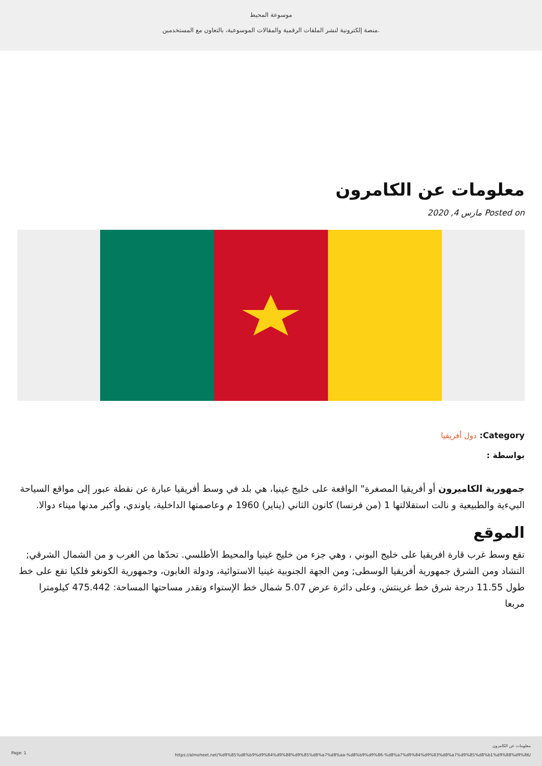موسوعة المحيط
منصة إلكترونية لنشر الملفات الرقمية والمقالات الموسوعية، بالتعاون مع المستخدمين.
معلومات عن الكامرون
Posted on مارس 4, 2020
Category: دول أفريقيا
بواسطة :
جمهورية الكاميرون أو أفريقيا المصغرة" الواقعة على خليج غينيا، هي بلد في وسط أفريقيا عبارة عن نقطة عبور إلى مواقع السياحة البيءية والطبيعية و نالت استقلالتها 1 (من فرنسا) كانون الثاني (يناير) 1960 م وعاصمتها الداخلية، ياوندي، وأكبر مدنها ميناء دوالا.
الموقع
تقع وسط غرب قارة افريقيا على خليج البوني ، وهي جزء من خليج غينيا والمحيط الأطلسي. تحدّها من الغرب و من الشمال الشرقي; التشاد ومن الشرق جمهورية أفريقيا الوسطى; ومن الجهة الجنوبية غينيا الاستوائية، ودولة الغابون، وجمهورية الكونغو فلكيا تقع على خط طول 11.55 درجة شرق خط غرينتش، وعلى دائرة عرض 5.07 شمال خط الإستواء وتقدر مساحتها المساحة: 475.442 كيلومترا مربعا
Page: 1
معلومات عن الكامرون
https://almoheet.net/%d9%85%d8%b9%d9%84%d9%88%d9%85%d8%a7%d8%aa-%d8%b9%d9%86-%d8%a7%d9%84%d9%83%d8%a7%d9%85%d8%b1%d9%88%d9%86/